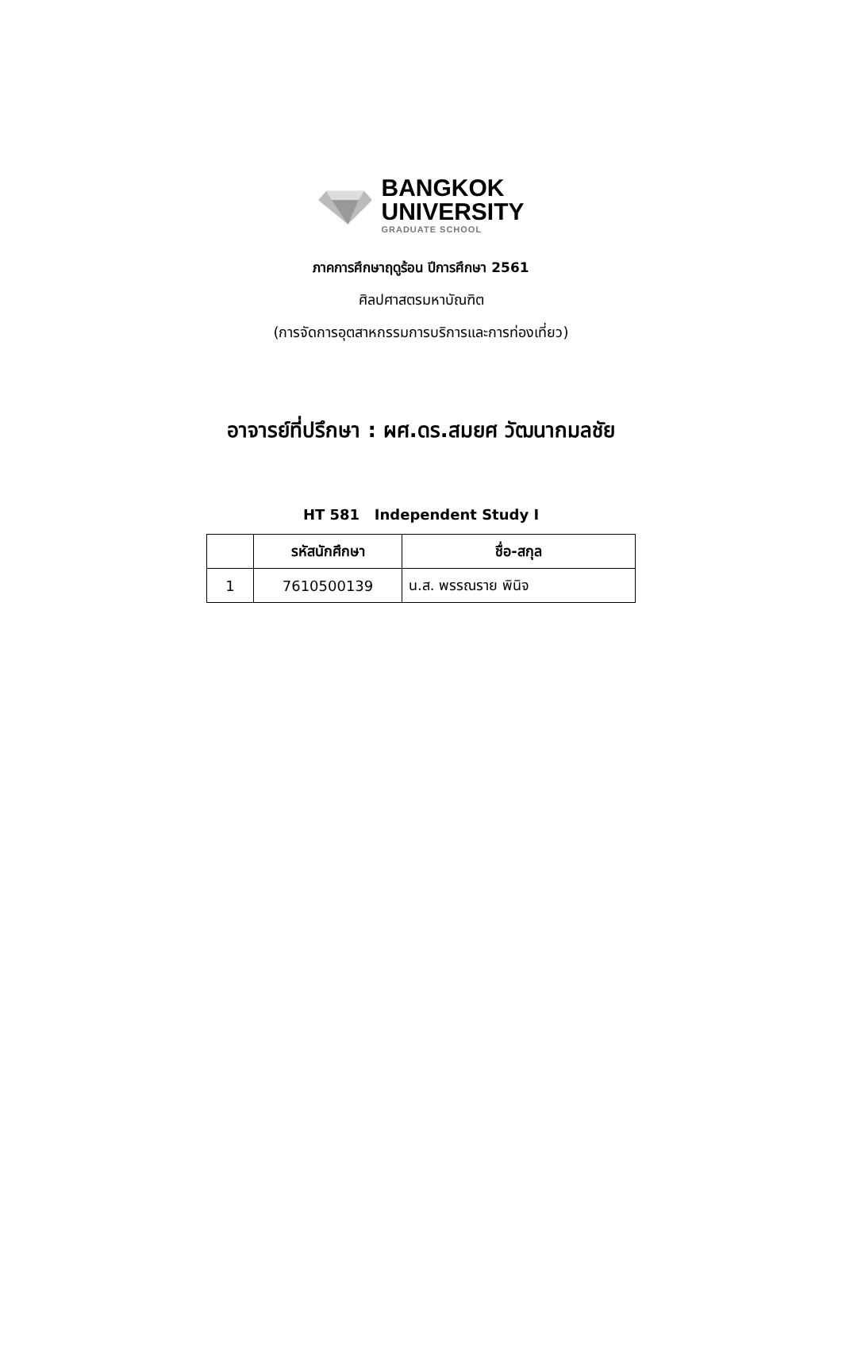BANGKOK
UNIVERSITY
GRADUATE SCHOOL
ภาคการศึกษาฤดูร้อน ปีการศึกษา 2561
ศิลปศาสตรมหาบัณฑิต
(การจัดการอุตสาหกรรมการบริการและการท่องเที่ยว)
อาจารย์ที่ปรึกษา : ผศ.ดร.สมยศ วัฒนากมลชัย
HT 581 Independent Study I
| | รหัสนักศึกษา | ชื่อ-สกุล |
| --- | --- | --- |
| 1 | 7610500139 | น.ส. พรรณราย พินิจ |